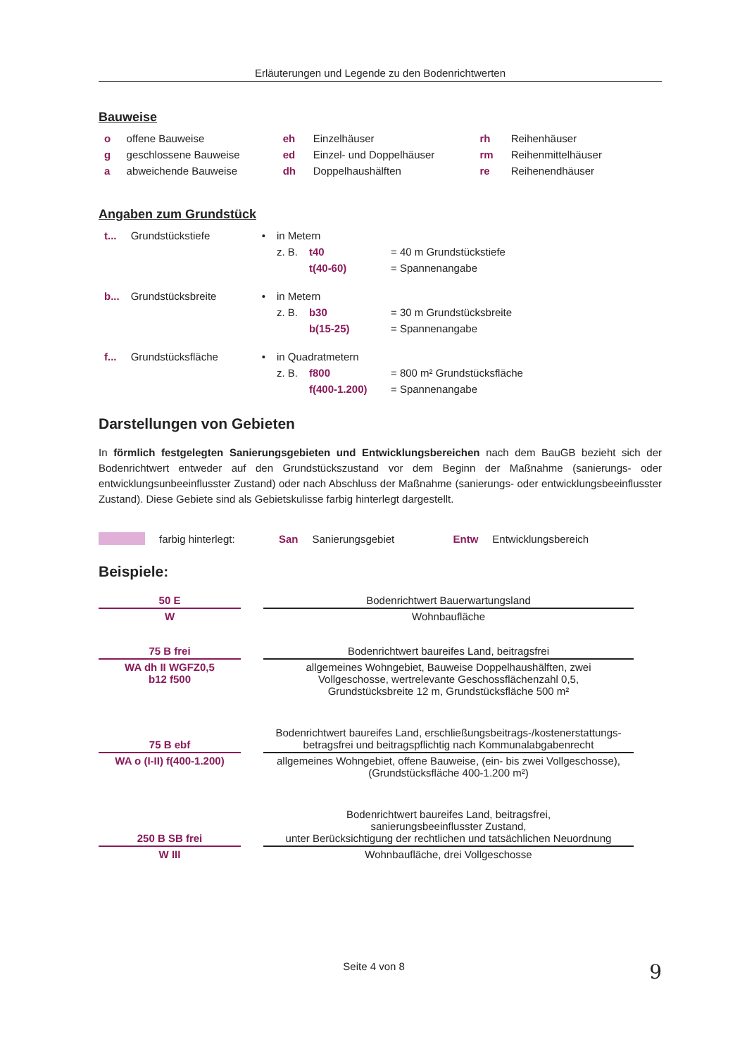Erläuterungen und Legende zu den Bodenrichtwerten
Bauweise
| o | offene Bauweise | eh | Einzelhäuser | rh | Reihenhäuser |
| g | geschlossene Bauweise | ed | Einzel- und Doppelhäuser | rm | Reihenmittelhäuser |
| a | abweichende Bauweise | dh | Doppelhaushälften | re | Reihenendhäuser |
Angaben zum Grundstück
| t... | Grundstückstiefe | • | in Metern | | |
| | | | z. B. | t40 | = 40 m Grundstückstiefe |
| | | | | t(40-60) | = Spannenangabe |
| b... | Grundstücksbreite | • | in Metern | | |
| | | | z. B. | b30 | = 30 m Grundstücksbreite |
| | | | | b(15-25) | = Spannenangabe |
| f... | Grundstücksfläche | • | in Quadratmetern | | |
| | | | z. B. | f800 | = 800 m² Grundstücksfläche |
| | | | | f(400-1.200) | = Spannenangabe |
Darstellungen von Gebieten
In förmlich festgelegten Sanierungsgebieten und Entwicklungsbereichen nach dem BauGB bezieht sich der Bodenrichtwert entweder auf den Grundstückszustand vor dem Beginn der Maßnahme (sanierungs- oder entwicklungsunbeeinflusster Zustand) oder nach Abschluss der Maßnahme (sanierungs- oder entwicklungsbeeinflusster Zustand). Diese Gebiete sind als Gebietskulisse farbig hinterlegt dargestellt.
farbig hinterlegt: San Sanierungsgebiet Entw Entwicklungsbereich
Beispiele:
| 50 E | | Bodenrichtwert Bauerwartungsland |
| W | | Wohnbaufläche |
| 75 B frei | | Bodenrichtwert baureifes Land, beitragsfrei |
| WA dh II WGFZ0,5 b12 f500 | | allgemeines Wohngebiet, Bauweise Doppelhaushälften, zwei Vollgeschosse, wertrelevante Geschossflächenzahl 0,5, Grundstücksbreite 12 m, Grundstücksfläche 500 m² |
| 75 B ebf | | Bodenrichtwert baureifes Land, erschließungsbeitrags-/kostenerstattungs- betragsfrei und beitragspflichtig nach Kommunalabgabenrecht |
| WA o (I-II) f(400-1.200) | | allgemeines Wohngebiet, offene Bauweise, (ein- bis zwei Vollgeschosse), (Grundstücksfläche 400-1.200 m²) |
| 250 B SB frei | | Bodenrichtwert baureifes Land, beitragsfrei, sanierungsbeeinflusster Zustand, unter Berücksichtigung der rechtlichen und tatsächlichen Neuordnung |
| W III | | Wohnbaufläche, drei Vollgeschosse |
Seite 4 von 8 9